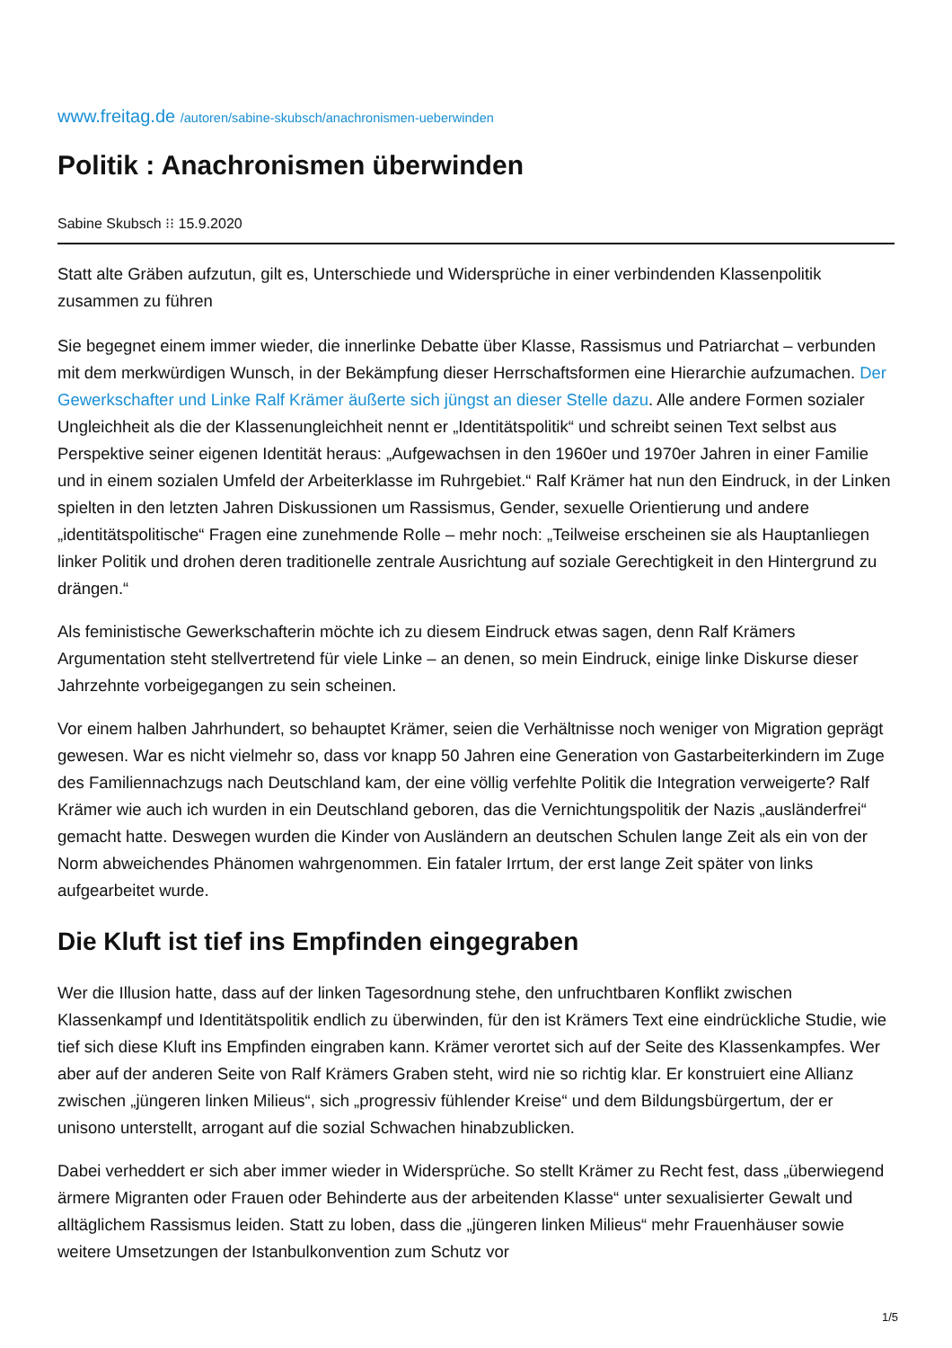www.freitag.de /autoren/sabine-skubsch/anachronismen-ueberwinden
Politik : Anachronismen überwinden
Sabine Skubsch ⁝⁝ 15.9.2020
Statt alte Gräben aufzutun, gilt es, Unterschiede und Widersprüche in einer verbindenden Klassenpolitik zusammen zu führen
Sie begegnet einem immer wieder, die innerlinke Debatte über Klasse, Rassismus und Patriarchat – verbunden mit dem merkwürdigen Wunsch, in der Bekämpfung dieser Herrschaftsformen eine Hierarchie aufzumachen. Der Gewerkschafter und Linke Ralf Krämer äußerte sich jüngst an dieser Stelle dazu. Alle andere Formen sozialer Ungleichheit als die der Klassenungleichheit nennt er „Identitätspolitik“ und schreibt seinen Text selbst aus Perspektive seiner eigenen Identität heraus: „Aufgewachsen in den 1960er und 1970er Jahren in einer Familie und in einem sozialen Umfeld der Arbeiterklasse im Ruhrgebiet.“ Ralf Krämer hat nun den Eindruck, in der Linken spielten in den letzten Jahren Diskussionen um Rassismus, Gender, sexuelle Orientierung und andere „identitätspolitische“ Fragen eine zunehmende Rolle – mehr noch: „Teilweise erscheinen sie als Hauptanliegen linker Politik und drohen deren traditionelle zentrale Ausrichtung auf soziale Gerechtigkeit in den Hintergrund zu drängen.“
Als feministische Gewerkschafterin möchte ich zu diesem Eindruck etwas sagen, denn Ralf Krämers Argumentation steht stellvertretend für viele Linke – an denen, so mein Eindruck, einige linke Diskurse dieser Jahrzehnte vorbeigegangen zu sein scheinen.
Vor einem halben Jahrhundert, so behauptet Krämer, seien die Verhältnisse noch weniger von Migration geprägt gewesen. War es nicht vielmehr so, dass vor knapp 50 Jahren eine Generation von Gastarbeiterkindern im Zuge des Familiennachzugs nach Deutschland kam, der eine völlig verfehlte Politik die Integration verweigerte? Ralf Krämer wie auch ich wurden in ein Deutschland geboren, das die Vernichtungspolitik der Nazis „ausländerfrei“ gemacht hatte. Deswegen wurden die Kinder von Ausländern an deutschen Schulen lange Zeit als ein von der Norm abweichendes Phänomen wahrgenommen. Ein fataler Irrtum, der erst lange Zeit später von links aufgearbeitet wurde.
Die Kluft ist tief ins Empfinden eingegraben
Wer die Illusion hatte, dass auf der linken Tagesordnung stehe, den unfruchtbaren Konflikt zwischen Klassenkampf und Identitätspolitik endlich zu überwinden, für den ist Krämers Text eine eindrückliche Studie, wie tief sich diese Kluft ins Empfinden eingraben kann. Krämer verortet sich auf der Seite des Klassenkampfes. Wer aber auf der anderen Seite von Ralf Krämers Graben steht, wird nie so richtig klar. Er konstruiert eine Allianz zwischen „jüngeren linken Milieus“, sich „progressiv fühlender Kreise“ und dem Bildungsbürgertum, der er unisono unterstellt, arrogant auf die sozial Schwachen hinabzublicken.
Dabei verheddert er sich aber immer wieder in Widersprüche. So stellt Krämer zu Recht fest, dass „überwiegend ärmere Migranten oder Frauen oder Behinderte aus der arbeitenden Klasse“ unter sexualisierter Gewalt und alltäglichem Rassismus leiden. Statt zu loben, dass die „jüngeren linken Milieus“ mehr Frauenhäuser sowie weitere Umsetzungen der Istanbulkonvention zum Schutz vor
1/5